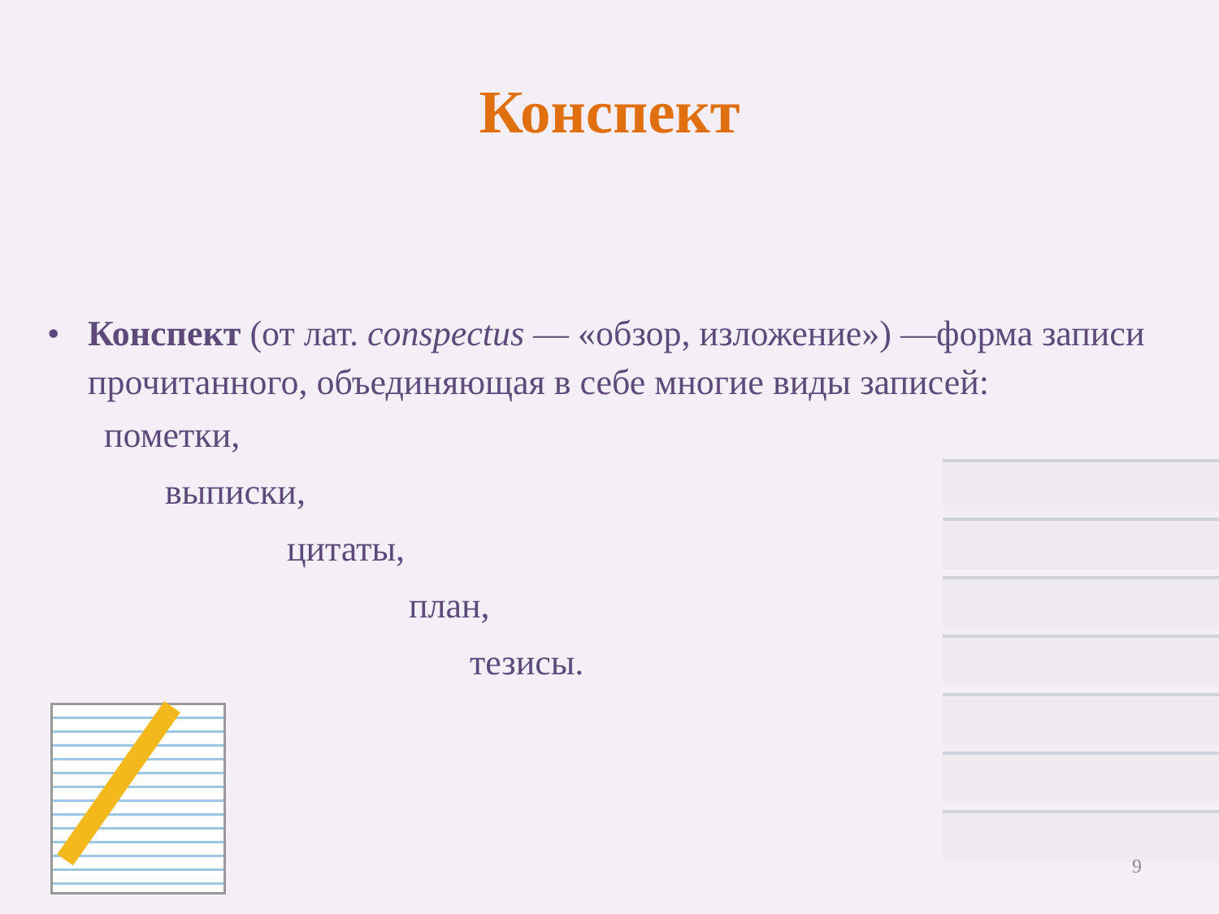Конспект
•
Конспект (от лат. conspectus — «обзор, изложение») —форма записи прочитанного, объединяющая в себе многие виды записей:
пометки,
выписки,
цитаты,
план,
тезисы.
9